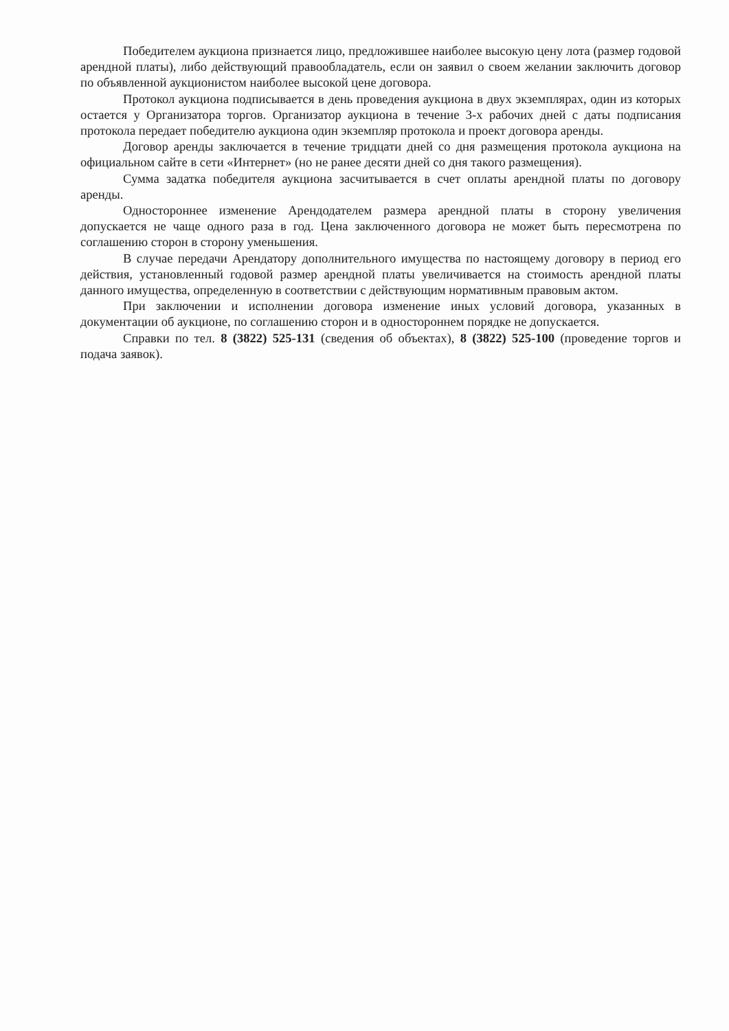Победителем аукциона признается лицо, предложившее наиболее высокую цену лота (размер годовой арендной платы), либо действующий правообладатель, если он заявил о своем желании заключить договор по объявленной аукционистом наиболее высокой цене договора.
Протокол аукциона подписывается в день проведения аукциона в двух экземплярах, один из которых остается у Организатора торгов. Организатор аукциона в течение 3-х рабочих дней с даты подписания протокола передает победителю аукциона один экземпляр протокола и проект договора аренды.
Договор аренды заключается в течение тридцати дней со дня размещения протокола аукциона на официальном сайте в сети «Интернет» (но не ранее десяти дней со дня такого размещения).
Сумма задатка победителя аукциона засчитывается в счет оплаты арендной платы по договору аренды.
Одностороннее изменение Арендодателем размера арендной платы в сторону увеличения допускается не чаще одного раза в год. Цена заключенного договора не может быть пересмотрена по соглашению сторон в сторону уменьшения.
В случае передачи Арендатору дополнительного имущества по настоящему договору в период его действия, установленный годовой размер арендной платы увеличивается на стоимость арендной платы данного имущества, определенную в соответствии с действующим нормативным правовым актом.
При заключении и исполнении договора изменение иных условий договора, указанных в документации об аукционе, по соглашению сторон и в одностороннем порядке не допускается.
Справки по тел. 8 (3822) 525-131 (сведения об объектах), 8 (3822) 525-100 (проведение торгов и подача заявок).